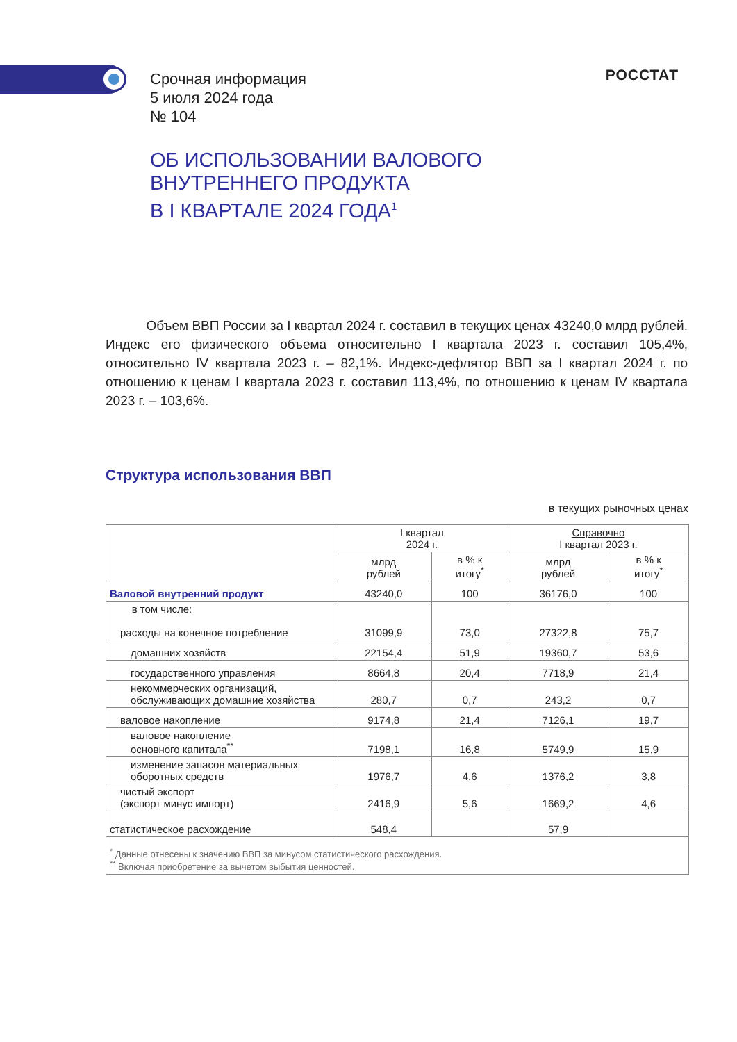Срочная информация
5 июля 2024 года
№ 104
РОССТАТ
ОБ ИСПОЛЬЗОВАНИИ ВАЛОВОГО
ВНУТРЕННЕГО ПРОДУКТА
В I КВАРТАЛЕ 2024 ГОДА<sup>1</sup>
Объем ВВП России за I квартал 2024 г. составил в текущих ценах 43240,0 млрд рублей. Индекс его физического объема относительно I квартала 2023 г. составил 105,4%, относительно IV квартала 2023 г. – 82,1%. Индекс-дефлятор ВВП за I квартал 2024 г. по отношению к ценам I квартала 2023 г. составил 113,4%, по отношению к ценам IV квартала 2023 г. – 103,6%.
Структура использования ВВП
в текущих рыночных ценах
| | I квартал 2024 г. | | Справочно I квартал 2023 г. | |
| --- | --- | --- | --- | --- |
| | млрд рублей | в % к итогу<sup>*</sup> | млрд рублей | в % к итогу<sup>*</sup> |
| Валовой внутренний продукт | 43240,0 | 100 | 36176,0 | 100 |
| в том числе: расходы на конечное потребление | 31099,9 | 73,0 | 27322,8 | 75,7 |
| домашних хозяйств | 22154,4 | 51,9 | 19360,7 | 53,6 |
| государственного управления | 8664,8 | 20,4 | 7718,9 | 21,4 |
| некоммерческих организаций, обслуживающих домашние хозяйства | 280,7 | 0,7 | 243,2 | 0,7 |
| валовое накопление | 9174,8 | 21,4 | 7126,1 | 19,7 |
| валовое накопление основного капитала<sup>**</sup> | 7198,1 | 16,8 | 5749,9 | 15,9 |
| изменение запасов материальных оборотных средств | 1976,7 | 4,6 | 1376,2 | 3,8 |
| чистый экспорт (экспорт минус импорт) | 2416,9 | 5,6 | 1669,2 | 4,6 |
| статистическое расхождение | 548,4 | | 57,9 | |
| <sup>*</sup> Данные отнесены к значению ВВП за минусом статистического расхождения. <sup>**</sup> Включая приобретение за вычетом выбытия ценностей. | | | | |